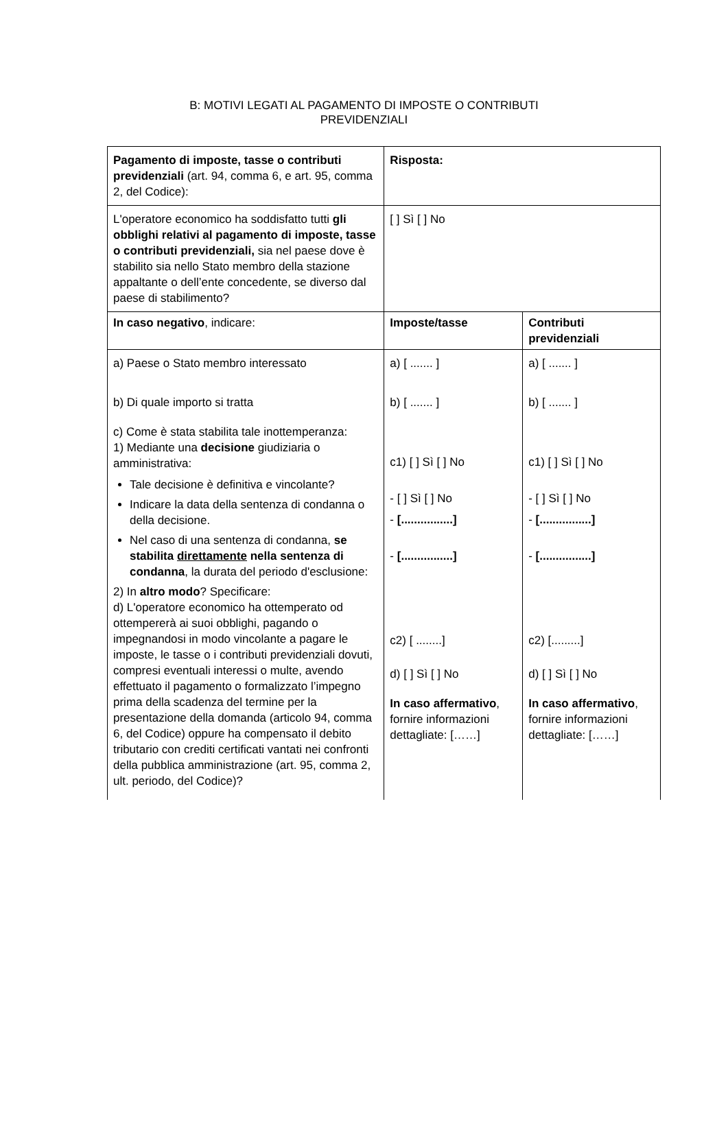B: MOTIVI LEGATI AL PAGAMENTO DI IMPOSTE O CONTRIBUTI
PREVIDENZIALI
| Pagamento di imposte, tasse o contributi previdenziali (art. 94, comma 6, e art. 95, comma 2, del Codice): | Risposta: | |
| L'operatore economico ha soddisfatto tutti gli obblighi relativi al pagamento di imposte, tasse o contributi previdenziali, sia nel paese dove è stabilito sia nello Stato membro della stazione appaltante o dell’ente concedente, se diverso dal paese di stabilimento? | [ ] Sì [ ] No | |
| In caso negativo , indicare: | Imposte/tasse | Contributi previdenziali |
| a) Paese o Stato membro interessato b) Di quale importo si tratta c) Come è stata stabilita tale inottemperanza: 1) Mediante una decisione giudiziaria o amministrativa: Tale decisione è definitiva e vincolante? Indicare la data della sentenza di condanna o della decisione. Nel caso di una sentenza di condanna, se stabilita direttamente nella sentenza di condanna , la durata del periodo d'esclusione: 2) In altro modo ? Specificare: d) L'operatore economico ha ottemperato od ottempererà ai suoi obblighi, pagando o impegnandosi in modo vincolante a pagare le imposte, le tasse o i contributi previdenziali dovuti, compresi eventuali interessi o multe, avendo effettuato il pagamento o formalizzato l’impegno prima della scadenza del termine per la presentazione della domanda (articolo 94, comma 6, del Codice) oppure ha compensato il debito tributario con crediti certificati vantati nei confronti della pubblica amministrazione (art. 95, comma 2, ult. periodo, del Codice)? | a) [ ....... ] b) [ ....... ] c1) [ ] Sì [ ] No - [ ] Sì [ ] No - [................] - [................] c2) [ ........] d) [ ] Sì [ ] No In caso affermativo , fornire informazioni dettagliate: [……] | a) [ ....... ] b) [ ....... ] c1) [ ] Sì [ ] No - [ ] Sì [ ] No - [................] - [................] c2) [.........] d) [ ] Sì [ ] No In caso affermativo , fornire informazioni dettagliate: [……] |